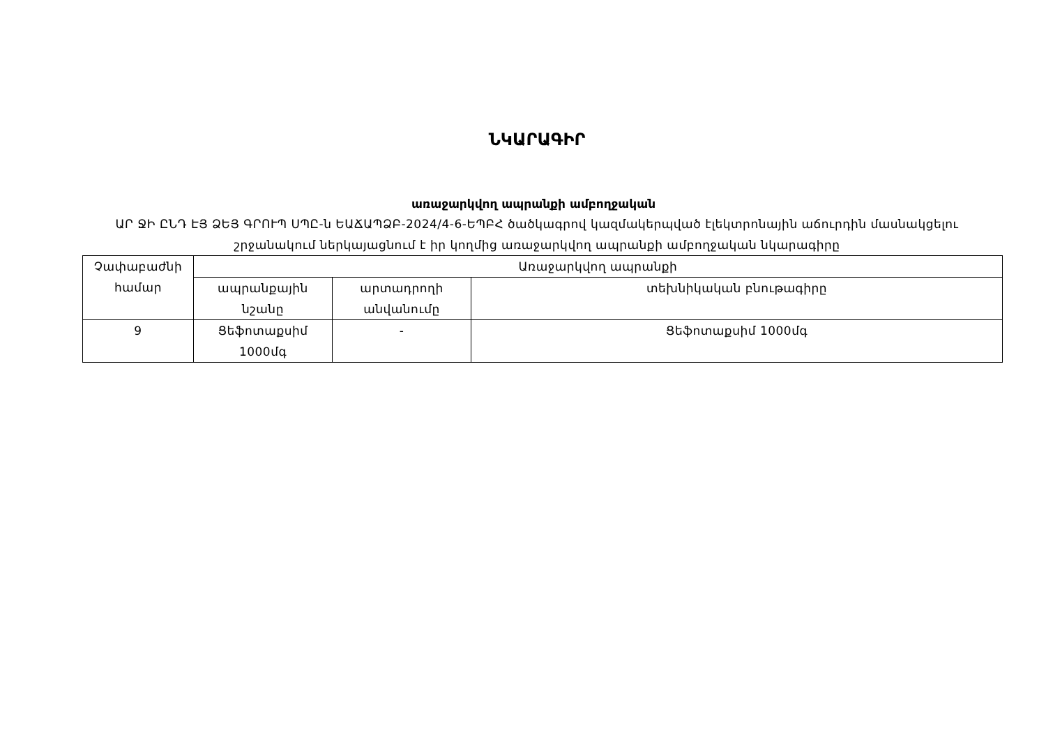ՆԿԱՐԱԳԻՐ
առաջարկվող ապրանքի ամբողջական
ԱՐ ՋԻ ԸՆԴ ԷՅ ՁԵՅ ԳՐՈՒՊ ՍՊԸ-ն ԵԱՃԱՊՁԲ-2024/4-6-ԵՊԲՀ ծածկագրով կազմակերպված էլեկտրոնային աճուրդին մասնակցելու շրջանակում ներկայացնում է իր կողմից առաջարկվող ապրանքի ամբողջական նկարագիրը
| Չափաբաժնի համար | Առաջարկվող ապրանքի | | |
| --- | --- | --- | --- |
| | ապրանքային նշանը | արտադրողի անվանումը | տեխնիկական բնութագիրը |
| 9 | Ցեֆոտաքսիմ 1000մգ | - | Ցեֆոտաքսիմ 1000մգ |